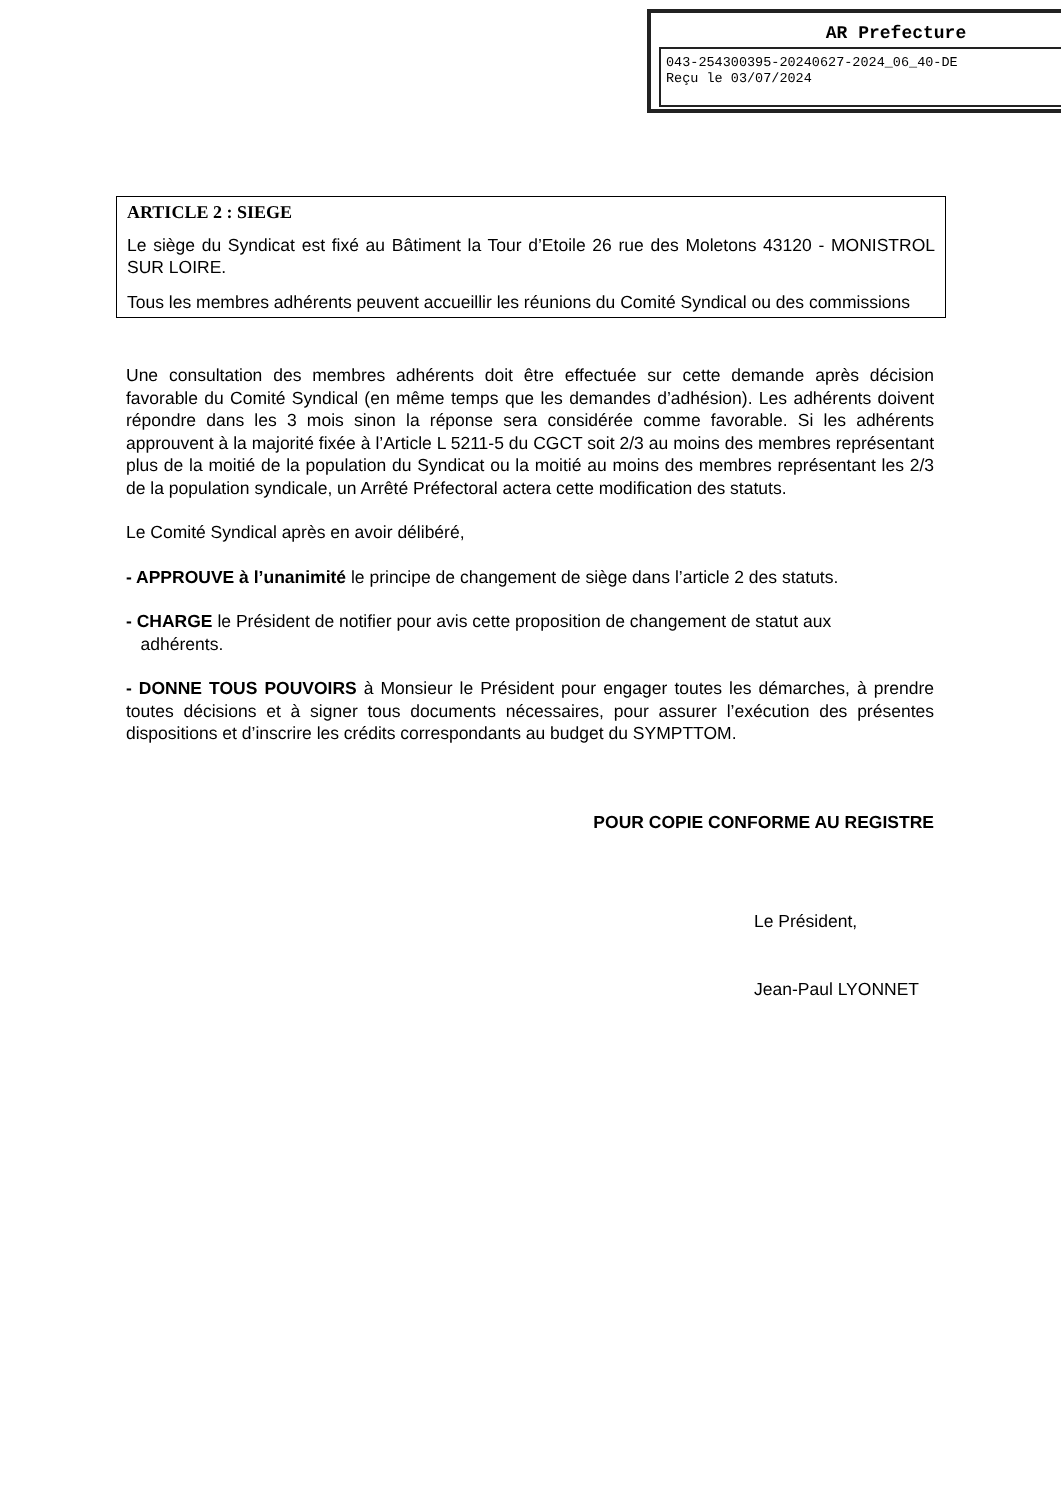AR Prefecture
043-254300395-20240627-2024_06_40-DE
Reçu le 03/07/2024
ARTICLE 2 : SIEGE
Le siège du Syndicat est fixé au Bâtiment la Tour d’Etoile 26 rue des Moletons 43120 - MONISTROL SUR LOIRE.
Tous les membres adhérents peuvent accueillir les réunions du Comité Syndical ou des commissions
Une consultation des membres adhérents doit être effectuée sur cette demande après décision favorable du Comité Syndical (en même temps que les demandes d’adhésion). Les adhérents doivent répondre dans les 3 mois sinon la réponse sera considérée comme favorable. Si les adhérents approuvent à la majorité fixée à l’Article L 5211-5 du CGCT soit 2/3 au moins des membres représentant plus de la moitié de la population du Syndicat ou la moitié au moins des membres représentant les 2/3 de la population syndicale, un Arrêté Préfectoral actera cette modification des statuts.
Le Comité Syndical après en avoir délibéré,
- APPROUVE à l’unanimité le principe de changement de siège dans l’article 2 des statuts.
- CHARGE le Président de notifier pour avis cette proposition de changement de statut aux
adhérents.
- DONNE TOUS POUVOIRS à Monsieur le Président pour engager toutes les démarches, à prendre toutes décisions et à signer tous documents nécessaires, pour assurer l’exécution des présentes dispositions et d’inscrire les crédits correspondants au budget du SYMPTTOM.
POUR COPIE CONFORME AU REGISTRE
Le Président,
Jean-Paul LYONNET